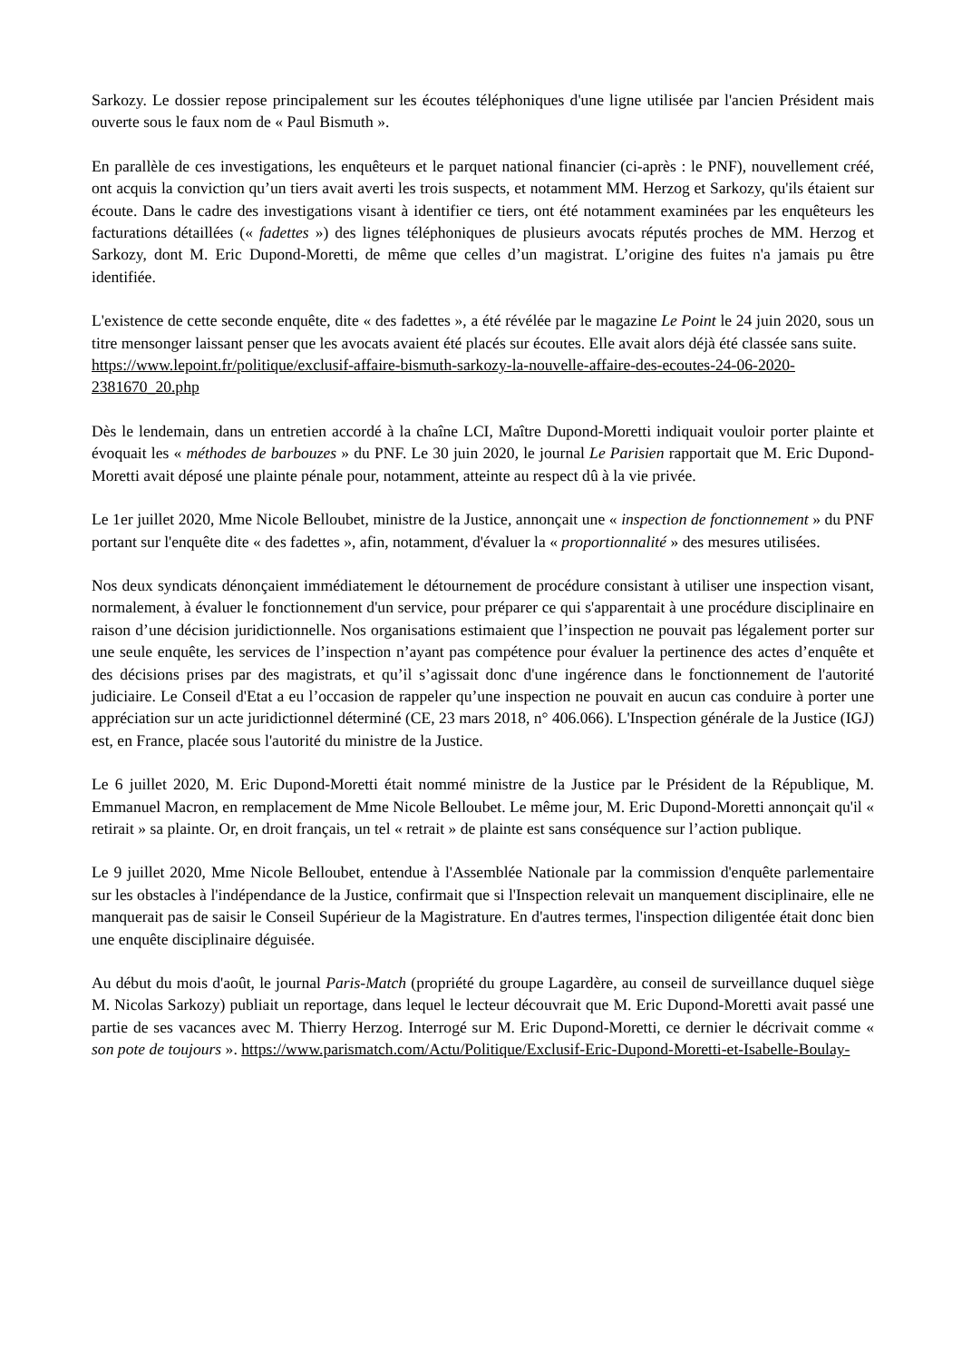Sarkozy. Le dossier repose principalement sur les écoutes téléphoniques d'une ligne utilisée par l'ancien Président mais ouverte sous le faux nom de « Paul Bismuth ».
En parallèle de ces investigations, les enquêteurs et le parquet national financier (ci-après : le PNF), nouvellement créé, ont acquis la conviction qu’un tiers avait averti les trois suspects, et notamment MM. Herzog et Sarkozy, qu'ils étaient sur écoute. Dans le cadre des investigations visant à identifier ce tiers, ont été notamment examinées par les enquêteurs les facturations détaillées (« fadettes ») des lignes téléphoniques de plusieurs avocats réputés proches de MM. Herzog et Sarkozy, dont M. Eric Dupond-Moretti, de même que celles d’un magistrat. L’origine des fuites n'a jamais pu être identifiée.
L'existence de cette seconde enquête, dite « des fadettes », a été révélée par le magazine Le Point le 24 juin 2020, sous un titre mensonger laissant penser que les avocats avaient été placés sur écoutes. Elle avait alors déjà été classée sans suite.
https://www.lepoint.fr/politique/exclusif-affaire-bismuth-sarkozy-la-nouvelle-affaire-des-ecoutes-24-06-2020-2381670_20.php
Dès le lendemain, dans un entretien accordé à la chaîne LCI, Maître Dupond-Moretti indiquait vouloir porter plainte et évoquait les « méthodes de barbouzes » du PNF. Le 30 juin 2020, le journal Le Parisien rapportait que M. Eric Dupond-Moretti avait déposé une plainte pénale pour, notamment, atteinte au respect dû à la vie privée.
Le 1er juillet 2020, Mme Nicole Belloubet, ministre de la Justice, annonçait une « inspection de fonctionnement » du PNF portant sur l'enquête dite « des fadettes », afin, notamment, d'évaluer la « proportionnalité » des mesures utilisées.
Nos deux syndicats dénonçaient immédiatement le détournement de procédure consistant à utiliser une inspection visant, normalement, à évaluer le fonctionnement d'un service, pour préparer ce qui s'apparentait à une procédure disciplinaire en raison d’une décision juridictionnelle. Nos organisations estimaient que l’inspection ne pouvait pas légalement porter sur une seule enquête, les services de l’inspection n’ayant pas compétence pour évaluer la pertinence des actes d’enquête et des décisions prises par des magistrats, et qu’il s’agissait donc d'une ingérence dans le fonctionnement de l'autorité judiciaire. Le Conseil d'Etat a eu l’occasion de rappeler qu’une inspection ne pouvait en aucun cas conduire à porter une appréciation sur un acte juridictionnel déterminé (CE, 23 mars 2018, n° 406.066). L'Inspection générale de la Justice (IGJ) est, en France, placée sous l'autorité du ministre de la Justice.
Le 6 juillet 2020, M. Eric Dupond-Moretti était nommé ministre de la Justice par le Président de la République, M. Emmanuel Macron, en remplacement de Mme Nicole Belloubet. Le même jour, M. Eric Dupond-Moretti annonçait qu'il « retirait » sa plainte. Or, en droit français, un tel « retrait » de plainte est sans conséquence sur l’action publique.
Le 9 juillet 2020, Mme Nicole Belloubet, entendue à l'Assemblée Nationale par la commission d'enquête parlementaire sur les obstacles à l'indépendance de la Justice, confirmait que si l'Inspection relevait un manquement disciplinaire, elle ne manquerait pas de saisir le Conseil Supérieur de la Magistrature. En d'autres termes, l'inspection diligentée était donc bien une enquête disciplinaire déguisée.
Au début du mois d'août, le journal Paris-Match (propriété du groupe Lagardère, au conseil de surveillance duquel siège M. Nicolas Sarkozy) publiait un reportage, dans lequel le lecteur découvrait que M. Eric Dupond-Moretti avait passé une partie de ses vacances avec M. Thierry Herzog. Interrogé sur M. Eric Dupond-Moretti, ce dernier le décrivait comme « son pote de toujours ». https://www.parismatch.com/Actu/Politique/Exclusif-Eric-Dupond-Moretti-et-Isabelle-Boulay-